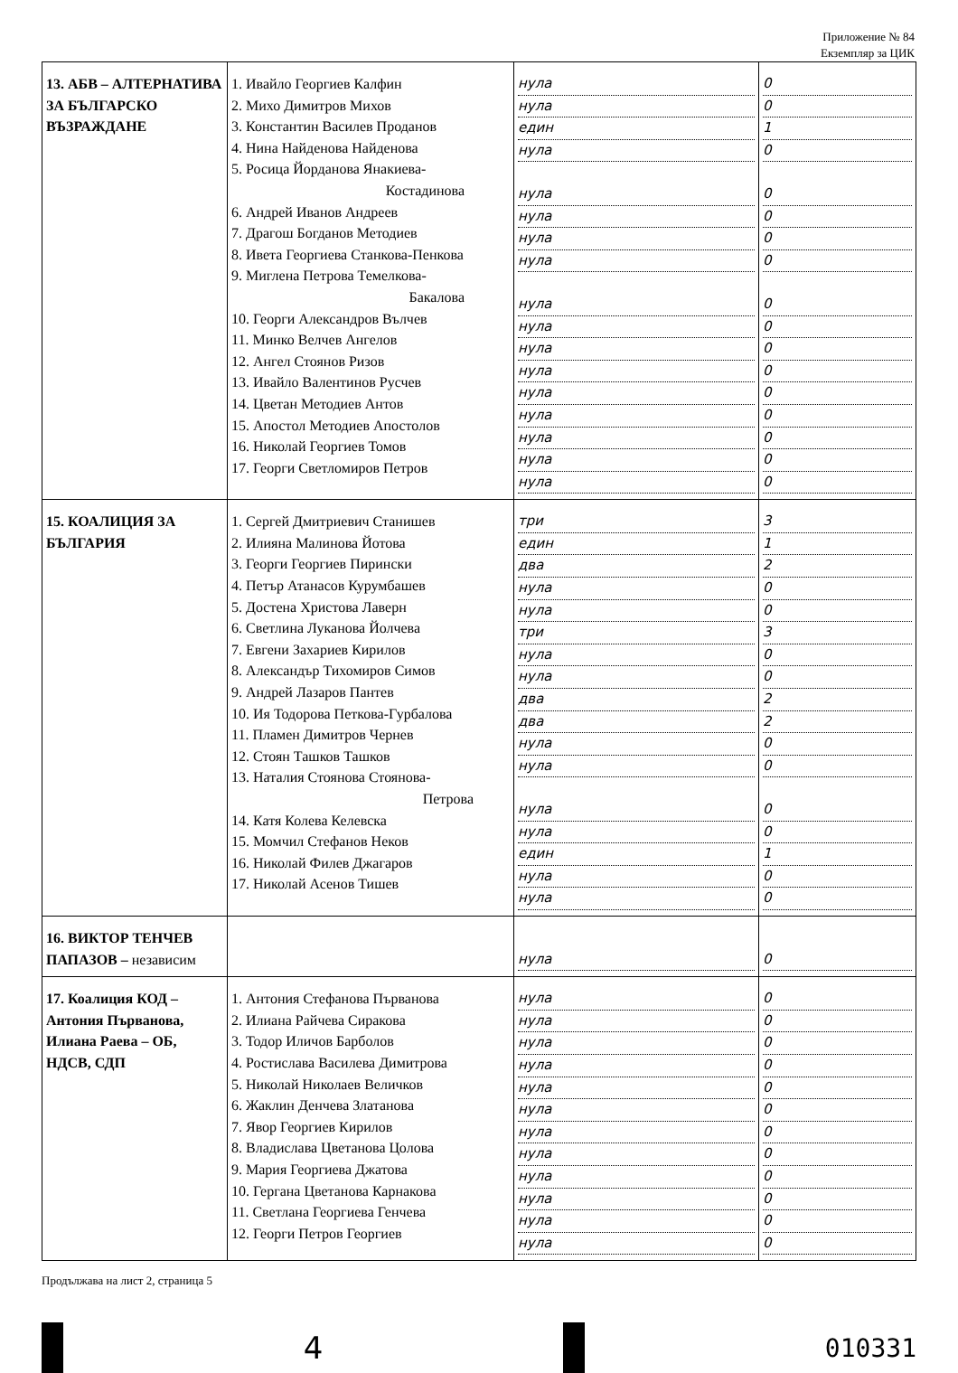Приложение № 84
Екземпляр за ЦИК
| 13. АБВ – АЛТЕРНАТИВА ЗА БЪЛГАРСКО ВЪЗРАЖДАНЕ | 1. Ивайло Георгиев Калфин 2. Михо Димитров Михов 3. Константин Василев Проданов 4. Нина Найденова Найденова 5. Росица Йорданова Янакиева- Костадинова 6. Андрей Иванов Андреев 7. Драгош Богданов Методиев 8. Ивета Георгиева Станкова-Пенкова 9. Миглена Петрова Темелкова- Бакалова 10. Георги Александров Вълчев 11. Минко Велчев Ангелов 12. Ангел Стоянов Ризов 13. Ивайло Валентинов Русчев 14. Цветан Методиев Антов 15. Апостол Методиев Апостолов 16. Николай Георгиев Томов 17. Георги Светломиров Петров | нула нула един нула нула нула нула нула нула нула нула нула нула нула нула нула нула | 0 0 1 0 0 0 0 0 0 0 0 0 0 0 0 0 0 |
| 15. КОАЛИЦИЯ ЗА БЪЛГАРИЯ | 1. Сергей Дмитриевич Станишев 2. Илияна Малинова Йотова 3. Георги Георгиев Пирински 4. Петър Атанасов Курумбашев 5. Достена Христова Лаверн 6. Светлина Луканова Йолчева 7. Евгени Захариев Кирилов 8. Александър Тихомиров Симов 9. Андрей Лазаров Пантев 10. Ия Тодорова Петкова-Гурбалова 11. Пламен Димитров Чернев 12. Стоян Ташков Ташков 13. Наталия Стоянова Стоянова- Петрова 14. Катя Колева Келевска 15. Момчил Стефанов Неков 16. Николай Филев Джагаров 17. Николай Асенов Тишев | три един два нула нула три нула нула два два нула нула нула нула един нула нула | 3 1 2 0 0 3 0 0 2 2 0 0 0 0 1 0 0 |
| 16. ВИКТОР ТЕНЧЕВ ПАПАЗОВ – независим | | нула | 0 |
| 17. Коалиция КОД – Антония Първанова, Илиана Раева – ОБ, НДСВ, СДП | 1. Антония Стефанова Първанова 2. Илиана Райчева Сиракова 3. Тодор Иличов Барболов 4. Ростислава Василева Димитрова 5. Николай Николаев Величков 6. Жаклин Денчева Златанова 7. Явор Георгиев Кирилов 8. Владислава Цветанова Цолова 9. Мария Георгиева Джатова 10. Гергана Цветанова Карнакова 11. Светлана Георгиева Генчева 12. Георги Петров Георгиев | нула нула нула нула нула нула нула нула нула нула нула нула | 0 0 0 0 0 0 0 0 0 0 0 0 |
Продължава на лист 2, страница 5
4
010331